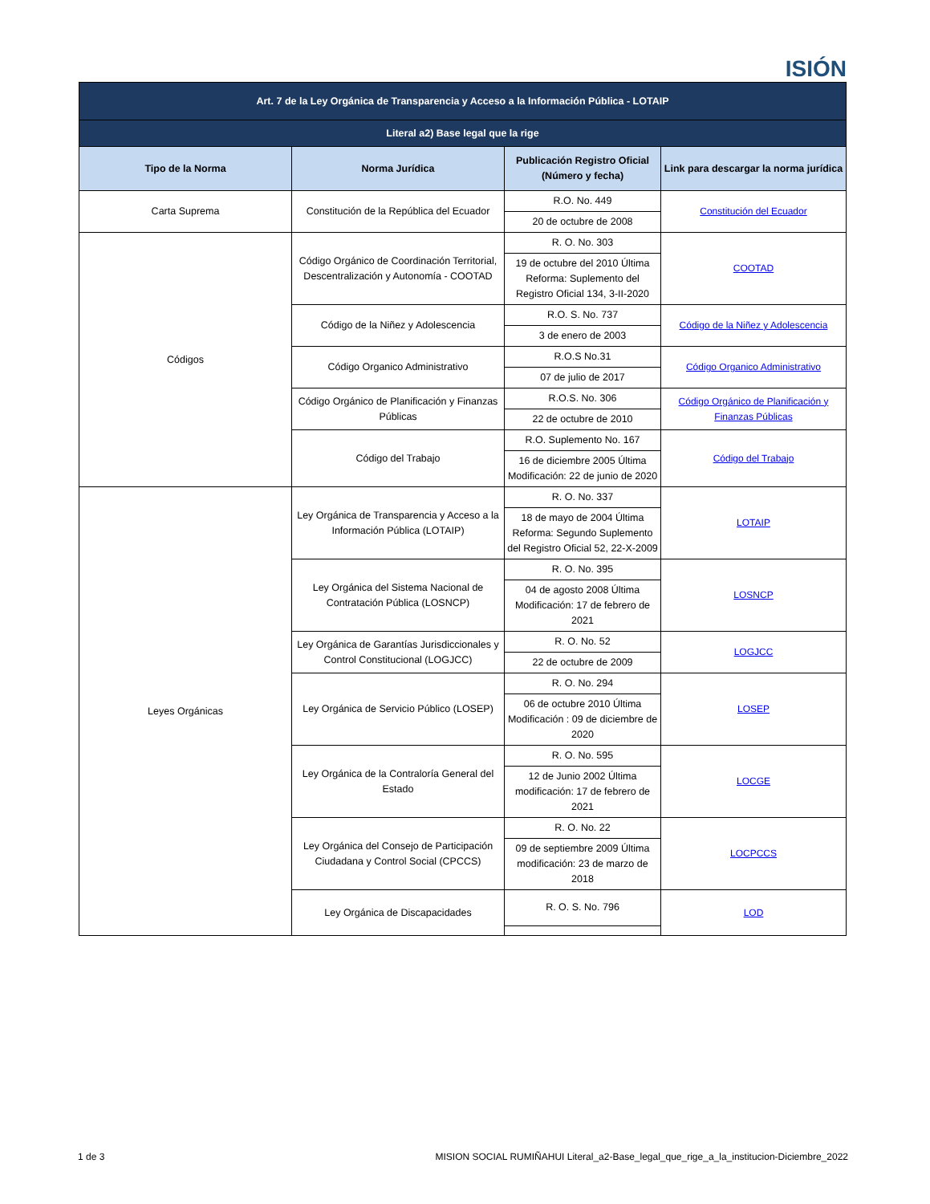ISIÓN
| Art. 7 de la Ley Orgánica de Transparencia y Acceso a la Información Pública - LOTAIP | | | |
| Literal a2) Base legal que la rige | | | |
| Tipo de la Norma | Norma Jurídica | Publicación Registro Oficial (Número y fecha) | Link para descargar la norma jurídica |
| Carta Suprema | Constitución de la República del Ecuador | R.O. No. 449 | Constitución del Ecuador |
| | | 20 de octubre de 2008 | |
| Códigos | Código Orgánico de Coordinación Territorial, Descentralización y Autonomía - COOTAD | R. O. No. 303 | COOTAD |
| | | 19 de octubre del 2010 Última Reforma: Suplemento del Registro Oficial 134, 3-II-2020 | |
| | Código de la Niñez y Adolescencia | R.O. S. No. 737 | Código de la Niñez y Adolescencia |
| | | 3 de enero de 2003 | |
| | Código Organico Administrativo | R.O.S No.31 | Código Organico Administrativo |
| | | 07 de julio de 2017 | |
| | Código Orgánico de Planificación y Finanzas Públicas | R.O.S. No. 306 | Código Orgánico de Planificación y Finanzas Públicas |
| | | 22 de octubre de 2010 | |
| | Código del Trabajo | R.O. Suplemento No. 167 | Código del Trabajo |
| | | 16 de diciembre 2005 Última Modificación: 22 de junio de 2020 | |
| Leyes Orgánicas | Ley Orgánica de Transparencia y Acceso a la Información Pública (LOTAIP) | R. O. No. 337 | LOTAIP |
| | | 18 de mayo de 2004 Última Reforma: Segundo Suplemento del Registro Oficial 52, 22-X-2009 | |
| | Ley Orgánica del Sistema Nacional de Contratación Pública (LOSNCP) | R. O. No. 395 | LOSNCP |
| | | 04 de agosto 2008 Última Modificación: 17 de febrero de 2021 | |
| | Ley Orgánica de Garantías Jurisdiccionales y Control Constitucional (LOGJCC) | R. O. No. 52 | LOGJCC |
| | | 22 de octubre de 2009 | |
| | Ley Orgánica de Servicio Público (LOSEP) | R. O. No. 294 | LOSEP |
| | | 06 de octubre 2010 Última Modificación : 09 de diciembre de 2020 | |
| | Ley Orgánica de la Contraloría General del Estado | R. O. No. 595 | LOCGE |
| | | 12 de Junio 2002 Última modificación: 17 de febrero de 2021 | |
| | Ley Orgánica del Consejo de Participación Ciudadana y Control Social (CPCCS) | R. O. No. 22 | LOCPCCS |
| | | 09 de septiembre 2009 Última modificación: 23 de marzo de 2018 | |
| | Ley Orgánica de Discapacidades | R. O. S. No. 796 | LOD |
1 de 3 MISION SOCIAL RUMIÑAHUI Literal_a2-Base_legal_que_rige_a_la_institucion-Diciembre_2022